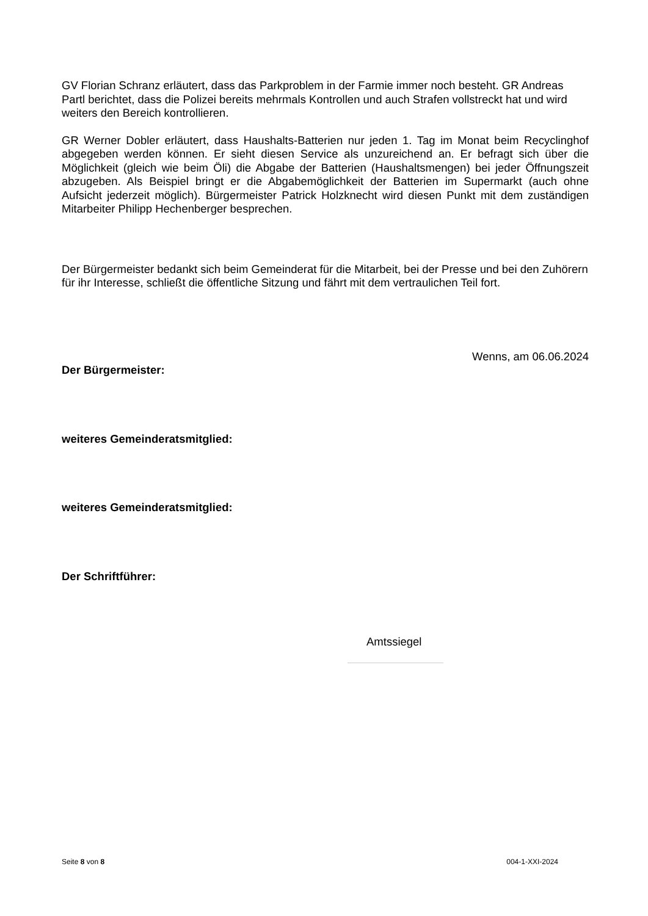GV Florian Schranz erläutert, dass das Parkproblem in der Farmie immer noch besteht. GR Andreas Partl berichtet, dass die Polizei bereits mehrmals Kontrollen und auch Strafen vollstreckt hat und wird weiters den Bereich kontrollieren.
GR Werner Dobler erläutert, dass Haushalts-Batterien nur jeden 1. Tag im Monat beim Recyclinghof abgegeben werden können. Er sieht diesen Service als unzureichend an. Er befragt sich über die Möglichkeit (gleich wie beim Öli) die Abgabe der Batterien (Haushaltsmengen) bei jeder Öffnungszeit abzugeben. Als Beispiel bringt er die Abgabemöglichkeit der Batterien im Supermarkt (auch ohne Aufsicht jederzeit möglich). Bürgermeister Patrick Holzknecht wird diesen Punkt mit dem zuständigen Mitarbeiter Philipp Hechenberger besprechen.
Der Bürgermeister bedankt sich beim Gemeinderat für die Mitarbeit, bei der Presse und bei den Zuhörern für ihr Interesse, schließt die öffentliche Sitzung und fährt mit dem vertraulichen Teil fort.
Wenns, am 06.06.2024
Der Bürgermeister:
weiteres Gemeinderatsmitglied:
weiteres Gemeinderatsmitglied:
Der Schriftführer:
Amtssiegel
Seite 8 von 8 004-1-XXI-2024